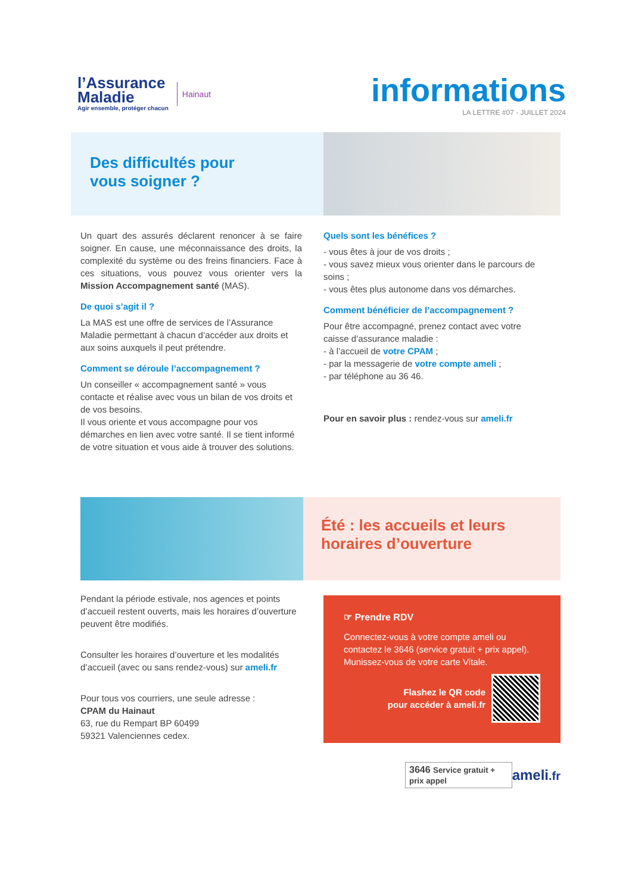l’Assurance
Maladie
Agir ensemble, protéger chacun
Hainaut
informations
LA LETTRE #07 - JUILLET 2024
Des difficultés pour
vous soigner ?
Un quart des assurés déclarent renoncer à se faire soigner. En cause, une méconnaissance des droits, la complexité du système ou des freins financiers. Face à ces situations, vous pouvez vous orienter vers la Mission Accompagnement santé (MAS).
De quoi s’agit il ?
La MAS est une offre de services de l’Assurance Maladie permettant à chacun d’accéder aux droits et aux soins auxquels il peut prétendre.
Comment se déroule l’accompagnement ?
Un conseiller « accompagnement santé » vous contacte et réalise avec vous un bilan de vos droits et de vos besoins.
Il vous oriente et vous accompagne pour vos démarches en lien avec votre santé. Il se tient informé de votre situation et vous aide à trouver des solutions.
Quels sont les bénéfices ?
- vous êtes à jour de vos droits ;
- vous savez mieux vous orienter dans le parcours de soins ;
- vous êtes plus autonome dans vos démarches.
Comment bénéficier de l’accompagnement ?
Pour être accompagné, prenez contact avec votre caisse d’assurance maladie :
- à l’accueil de votre CPAM ;
- par la messagerie de votre compte ameli ;
- par téléphone au 36 46.
Pour en savoir plus : rendez-vous sur ameli.fr
Été : les accueils et leurs
horaires d’ouverture
Pendant la période estivale, nos agences et points d’accueil restent ouverts, mais les horaires d’ouverture peuvent être modifiés.
Consulter les horaires d’ouverture et les modalités d’accueil (avec ou sans rendez-vous) sur ameli.fr
Pour tous vos courriers, une seule adresse :
CPAM du Hainaut
63, rue du Rempart BP 60499
59321 Valenciennes cedex.
☞ Prendre RDV
Connectez-vous à votre compte ameli ou contactez le 3646 (service gratuit + prix appel). Munissez-vous de votre carte Vitale.
Flashez le QR code
pour accéder à ameli.fr
3646 Service gratuit + prix appel ameli.fr